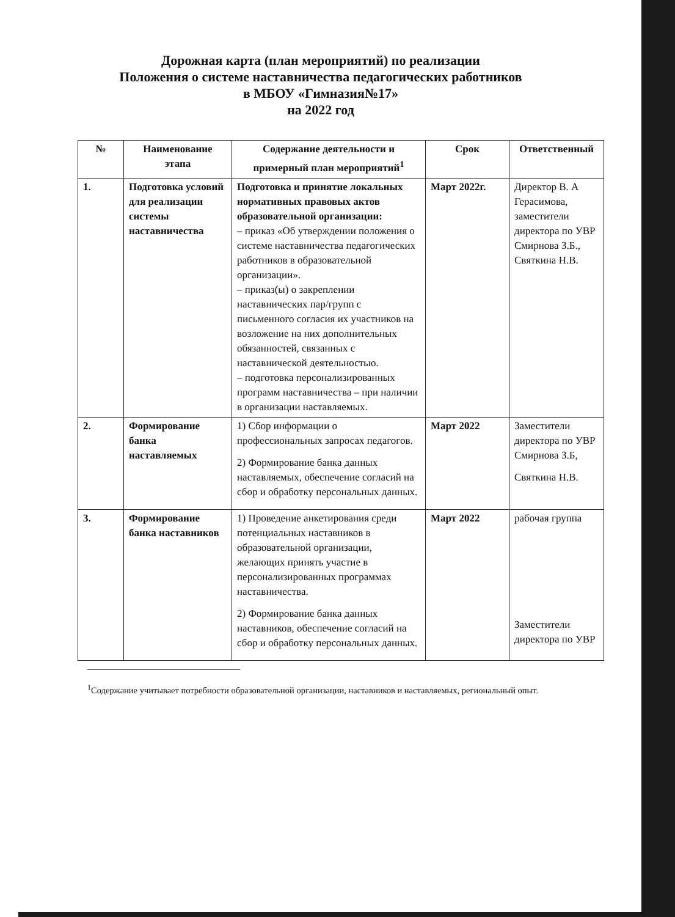Дорожная карта (план мероприятий) по реализации
Положения о системе наставничества педагогических работников
в МБОУ «Гимназия№17»
на 2022 год
| № | Наименование этапа | Содержание деятельности и примерный план мероприятий<sup>1</sup> | Срок | Ответственный |
| --- | --- | --- | --- | --- |
| 1. | Подготовка условий для реализации системы наставничества | Подготовка и принятие локальных нормативных правовых актов образовательной организации: – приказ «Об утверждении положения о системе наставничества педагогических работников в образовательной организации». – приказ(ы) о закреплении наставнических пар/групп с письменного согласия их участников на возложение на них дополнительных обязанностей, связанных с наставнической деятельностью. – подготовка персонализированных программ наставничества – при наличии в организации наставляемых. | Март 2022г. | Директор В. А Герасимова, заместители директора по УВР Смирнова З.Б., Святкина Н.В. |
| 2. | Формирование банка наставляемых | 1) Сбор информации о профессиональных запросах педагогов. 2) Формирование банка данных наставляемых, обеспечение согласий на сбор и обработку персональных данных. | Март 2022 | Заместители директора по УВР Смирнова З.Б, Святкина Н.В. |
| 3. | Формирование банка наставников | 1) Проведение анкетирования среди потенциальных наставников в образовательной организации, желающих принять участие в персонализированных программах наставничества. 2) Формирование банка данных наставников, обеспечение согласий на сбор и обработку персональных данных. | Март 2022 | рабочая группа Заместители директора по УВР |
<sup>1</sup> Содержание учитывает потребности образовательной организации, наставников и наставляемых, региональный опыт.